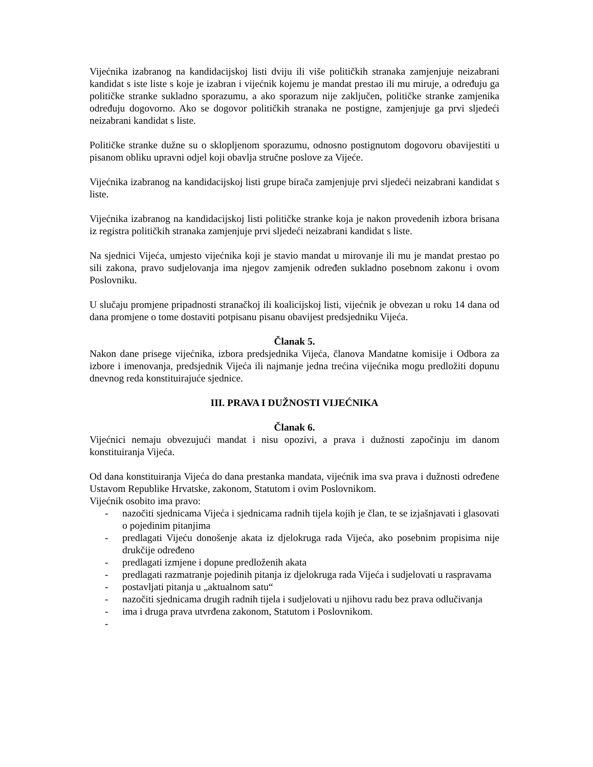Vijećnika izabranog na kandidacijskoj listi dviju ili više političkih stranaka zamjenjuje neizabrani kandidat s iste liste s koje je izabran i vijećnik kojemu je mandat prestao ili mu miruje, a određuju ga političke stranke sukladno sporazumu, a ako sporazum nije zaključen, političke stranke zamjenika određuju dogovorno. Ako se dogovor političkih stranaka ne postigne, zamjenjuje ga prvi sljedeći neizabrani kandidat s liste.
Političke stranke dužne su o sklopljenom sporazumu, odnosno postignutom dogovoru obavijestiti u pisanom obliku upravni odjel koji obavlja stručne poslove za Vijeće.
Vijećnika izabranog na kandidacijskoj listi grupe birača zamjenjuje prvi sljedeći neizabrani kandidat s liste.
Vijećnika izabranog na kandidacijskoj listi političke stranke koja je nakon provedenih izbora brisana iz registra političkih stranaka zamjenjuje prvi sljedeći neizabrani kandidat s liste.
Na sjednici Vijeća, umjesto vijećnika koji je stavio mandat u mirovanje ili mu je mandat prestao po sili zakona, pravo sudjelovanja ima njegov zamjenik određen sukladno posebnom zakonu i ovom Poslovniku.
U slučaju promjene pripadnosti stranačkoj ili koalicijskoj listi, vijećnik je obvezan u roku 14 dana od dana promjene o tome dostaviti potpisanu pisanu obavijest predsjedniku Vijeća.
Članak 5.
Nakon dane prisege vijećnika, izbora predsjednika Vijeća, članova Mandatne komisije i Odbora za izbore i imenovanja, predsjednik Vijeća ili najmanje jedna trećina vijećnika mogu predložiti dopunu dnevnog reda konstituirajuće sjednice.
III. PRAVA I DUŽNOSTI VIJEĆNIKA
Članak 6.
Vijećnici nemaju obvezujući mandat i nisu opozivi, a prava i dužnosti započinju im danom konstituiranja Vijeća.
Od dana konstituiranja Vijeća do dana prestanka mandata, vijećnik ima sva prava i dužnosti određene Ustavom Republike Hrvatske, zakonom, Statutom i ovim Poslovnikom.
Vijećnik osobito ima pravo:
- nazočiti sjednicama Vijeća i sjednicama radnih tijela kojih je član, te se izjašnjavati i glasovati o pojedinim pitanjima
- predlagati Vijeću donošenje akata iz djelokruga rada Vijeća, ako posebnim propisima nije drukčije određeno
- predlagati izmjene i dopune predloženih akata
- predlagati razmatranje pojedinih pitanja iz djelokruga rada Vijeća i sudjelovati u raspravama
- postavljati pitanja u „aktualnom satu“
- nazočiti sjednicama drugih radnih tijela i sudjelovati u njihovu radu bez prava odlučivanja
- ima i druga prava utvrđena zakonom, Statutom i Poslovnikom.
-